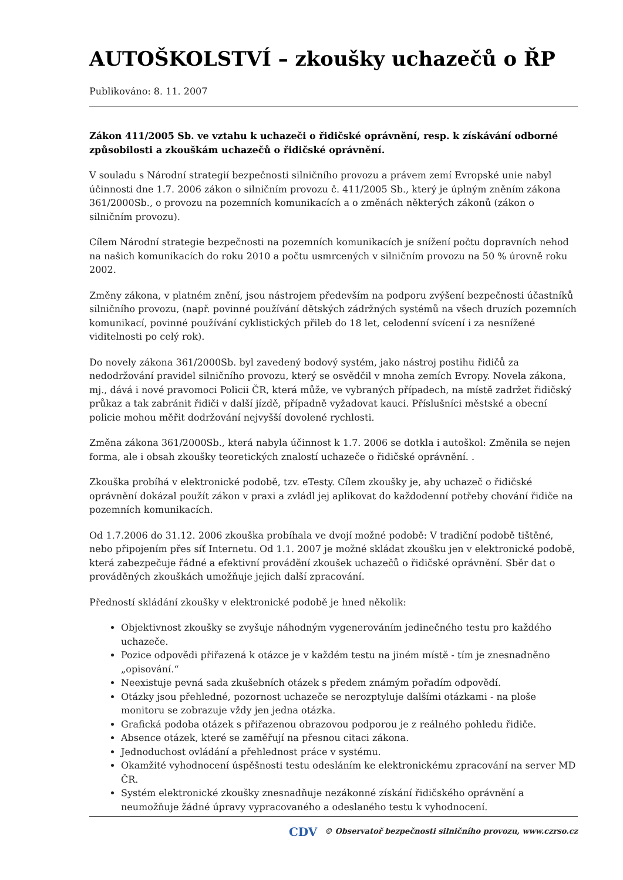AUTOŠKOLSTVÍ – zkoušky uchazečů o ŘP
Publikováno: 8. 11. 2007
Zákon 411/2005 Sb. ve vztahu k uchazeči o řidičské oprávnění, resp. k získávání odborné způsobilosti a zkouškám uchazečů o řidičské oprávnění.
V souladu s Národní strategií bezpečnosti silničního provozu a právem zemí Evropské unie nabyl účinnosti dne 1.7. 2006 zákon o silničním provozu č. 411/2005 Sb., který je úplným zněním zákona 361/2000Sb., o provozu na pozemních komunikacích a o změnách některých zákonů (zákon o silničním provozu).
Cílem Národní strategie bezpečnosti na pozemních komunikacích je snížení počtu dopravních nehod na našich komunikacích do roku 2010 a počtu usmrcených v silničním provozu na 50 % úrovně roku 2002.
Změny zákona, v platném znění, jsou nástrojem především na podporu zvýšení bezpečnosti účastníků silničního provozu, (např. povinné používání dětských zádržných systémů na všech druzích pozemních komunikací, povinné používání cyklistických přileb do 18 let, celodenní svícení i za nesnížené viditelnosti po celý rok).
Do novely zákona 361/2000Sb. byl zavedený bodový systém, jako nástroj postihu řidičů za nedodržování pravidel silničního provozu, který se osvědčil v mnoha zemích Evropy. Novela zákona, mj., dává i nové pravomoci Policii ČR, která může, ve vybraných případech, na místě zadržet řidičský průkaz a tak zabránit řidiči v další jízdě, případně vyžadovat kauci. Příslušníci městské a obecní policie mohou měřit dodržování nejvyšší dovolené rychlosti.
Změna zákona 361/2000Sb., která nabyla účinnost k 1.7. 2006 se dotkla i autoškol: Změnila se nejen forma, ale i obsah zkoušky teoretických znalostí uchazeče o řidičské oprávnění. .
Zkouška probíhá v elektronické podobě, tzv. eTesty. Cílem zkoušky je, aby uchazeč o řidičské oprávnění dokázal použít zákon v praxi a zvládl jej aplikovat do každodenní potřeby chování řidiče na pozemních komunikacích.
Od 1.7.2006 do 31.12. 2006 zkouška probíhala ve dvojí možné podobě: V tradiční podobě tištěné, nebo připojením přes síť Internetu. Od 1.1. 2007 je možné skládat zkoušku jen v elektronické podobě, která zabezpečuje řádné a efektivní provádění zkoušek uchazečů o řidičské oprávnění. Sběr dat o prováděných zkouškách umožňuje jejich další zpracování.
Předností skládání zkoušky v elektronické podobě je hned několik:
Objektivnost zkoušky se zvyšuje náhodným vygenerováním jedinečného testu pro každého uchazeče.
Pozice odpovědi přiřazená k otázce je v každém testu na jiném místě - tím je znesnadněno „opisování.“
Neexistuje pevná sada zkušebních otázek s předem známým pořadím odpovědí.
Otázky jsou přehledné, pozornost uchazeče se nerozptyluje dalšími otázkami - na ploše monitoru se zobrazuje vždy jen jedna otázka.
Grafická podoba otázek s přiřazenou obrazovou podporou je z reálného pohledu řidiče.
Absence otázek, které se zaměřují na přesnou citaci zákona.
Jednoduchost ovládání a přehlednost práce v systému.
Okamžité vyhodnocení úspěšnosti testu odesláním ke elektronickému zpracování na server MD ČR.
Systém elektronické zkoušky znesnadňuje nezákonné získání řidičského oprávnění a neumožňuje žádné úpravy vypracovaného a odeslaného testu k vyhodnocení.
CDV © Observatoř bezpečnosti silničního provozu, www.czrso.cz